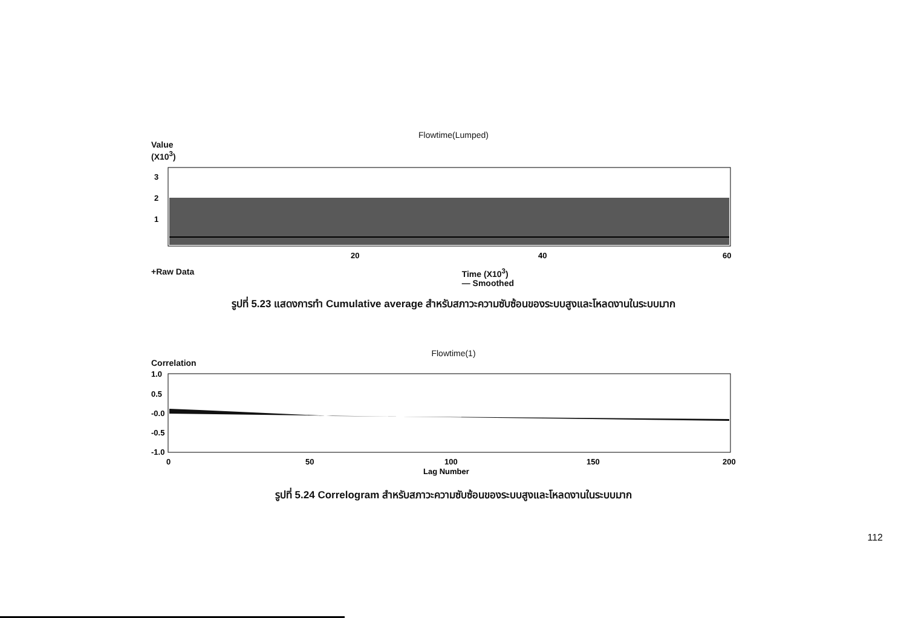Flowtime(Lumped)
Value
(X10<sup>3</sup>)
3
2
1
20
40
60
+Raw Data Time (X10<sup>3</sup>)
— Smoothed
รูปที่ 5.23 แสดงการทำ Cumulative average สำหรับสภาวะความซับซ้อนของระบบสูงและโหลดงานในระบบมาก
Flowtime(1)
Correlation
1.0
0.5
-0.0
-0.5
-1.0
0
50
100
150
200
Lag Number
รูปที่ 5.24 Correlogram สำหรับสภาวะความซับซ้อนของระบบสูงและโหลดงานในระบบมาก
112